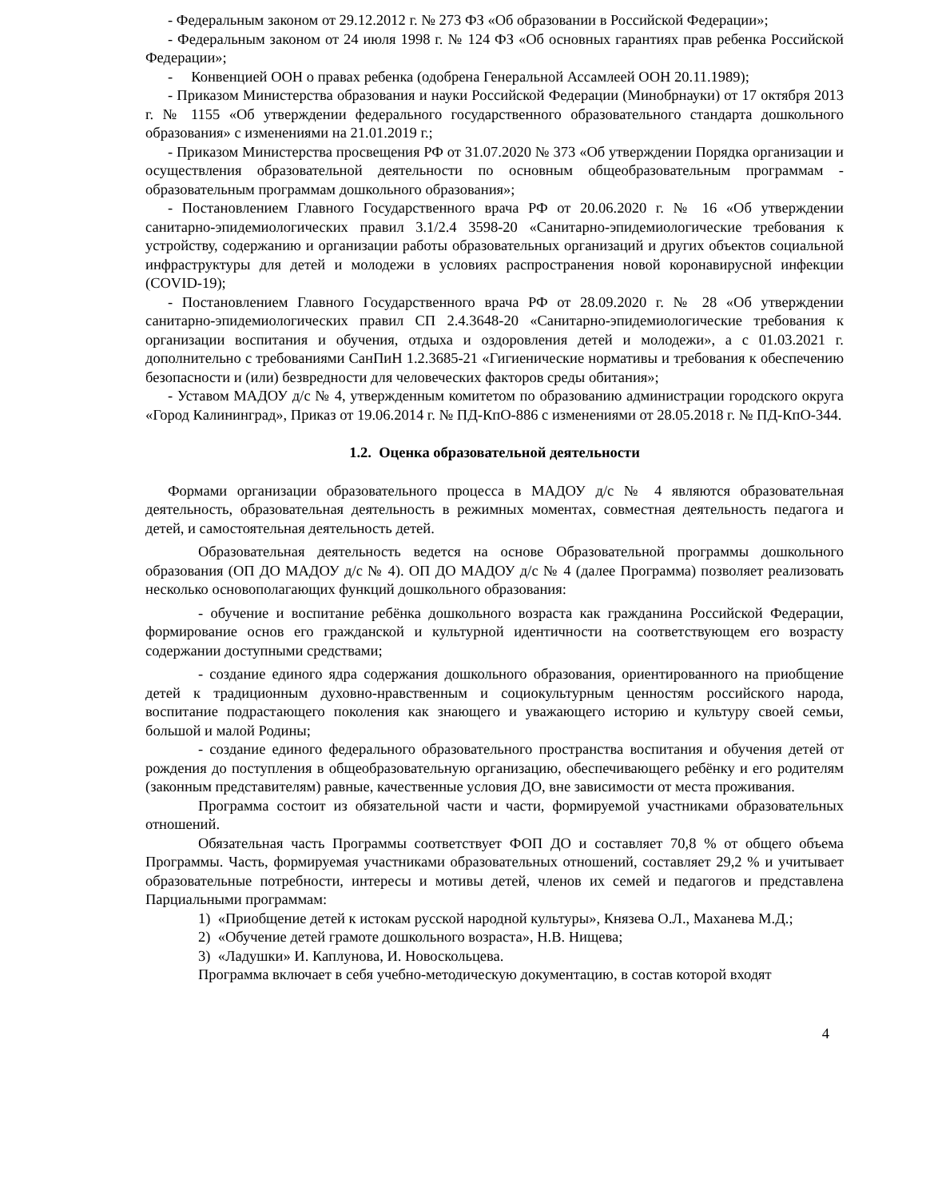- Федеральным законом от 29.12.2012 г. № 273 ФЗ «Об образовании в Российской Федерации»;
- Федеральным законом от 24 июля 1998 г. № 124 ФЗ «Об основных гарантиях прав ребенка Российской Федерации»;
- Конвенцией ООН о правах ребенка (одобрена Генеральной Ассамлеей ООН 20.11.1989);
- Приказом Министерства образования и науки Российской Федерации (Минобрнауки) от 17 октября 2013 г. № 1155 «Об утверждении федерального государственного образовательного стандарта дошкольного образования» с изменениями на 21.01.2019 г.;
- Приказом Министерства просвещения РФ от 31.07.2020 № 373 «Об утверждении Порядка организации и осуществления образовательной деятельности по основным общеобразовательным программам - образовательным программам дошкольного образования»;
- Постановлением Главного Государственного врача РФ от 20.06.2020 г. № 16 «Об утверждении санитарно-эпидемиологических правил 3.1/2.4 3598-20 «Санитарно-эпидемиологические требования к устройству, содержанию и организации работы образовательных организаций и других объектов социальной инфраструктуры для детей и молодежи в условиях распространения новой коронавирусной инфекции (COVID-19);
- Постановлением Главного Государственного врача РФ от 28.09.2020 г. № 28 «Об утверждении санитарно-эпидемиологических правил СП 2.4.3648-20 «Санитарно-эпидемиологические требования к организации воспитания и обучения, отдыха и оздоровления детей и молодежи», а с 01.03.2021 г. дополнительно с требованиями СанПиН 1.2.3685-21 «Гигиенические нормативы и требования к обеспечению безопасности и (или) безвредности для человеческих факторов среды обитания»;
- Уставом МАДОУ д/с № 4, утвержденным комитетом по образованию администрации городского округа «Город Калининград», Приказ от 19.06.2014 г. № ПД-КпО-886 с изменениями от 28.05.2018 г. № ПД-КпО-344.
1.2. Оценка образовательной деятельности
Формами организации образовательного процесса в МАДОУ д/с № 4 являются образовательная деятельность, образовательная деятельность в режимных моментах, совместная деятельность педагога и детей, и самостоятельная деятельность детей.
Образовательная деятельность ведется на основе Образовательной программы дошкольного образования (ОП ДО МАДОУ д/с № 4). ОП ДО МАДОУ д/с № 4 (далее Программа) позволяет реализовать несколько основополагающих функций дошкольного образования:
- обучение и воспитание ребёнка дошкольного возраста как гражданина Российской Федерации, формирование основ его гражданской и культурной идентичности на соответствующем его возрасту содержании доступными средствами;
- создание единого ядра содержания дошкольного образования, ориентированного на приобщение детей к традиционным духовно-нравственным и социокультурным ценностям российского народа, воспитание подрастающего поколения как знающего и уважающего историю и культуру своей семьи, большой и малой Родины;
- создание единого федерального образовательного пространства воспитания и обучения детей от рождения до поступления в общеобразовательную организацию, обеспечивающего ребёнку и его родителям (законным представителям) равные, качественные условия ДО, вне зависимости от места проживания.
Программа состоит из обязательной части и части, формируемой участниками образовательных отношений.
Обязательная часть Программы соответствует ФОП ДО и составляет 70,8 % от общего объема Программы. Часть, формируемая участниками образовательных отношений, составляет 29,2 % и учитывает образовательные потребности, интересы и мотивы детей, членов их семей и педагогов и представлена Парциальными программам:
1) «Приобщение детей к истокам русской народной культуры», Князева О.Л., Маханева М.Д.;
2) «Обучение детей грамоте дошкольного возраста», Н.В. Нищева;
3) «Ладушки» И. Каплунова, И. Новоскольцева.
Программа включает в себя учебно-методическую документацию, в состав которой входят
4